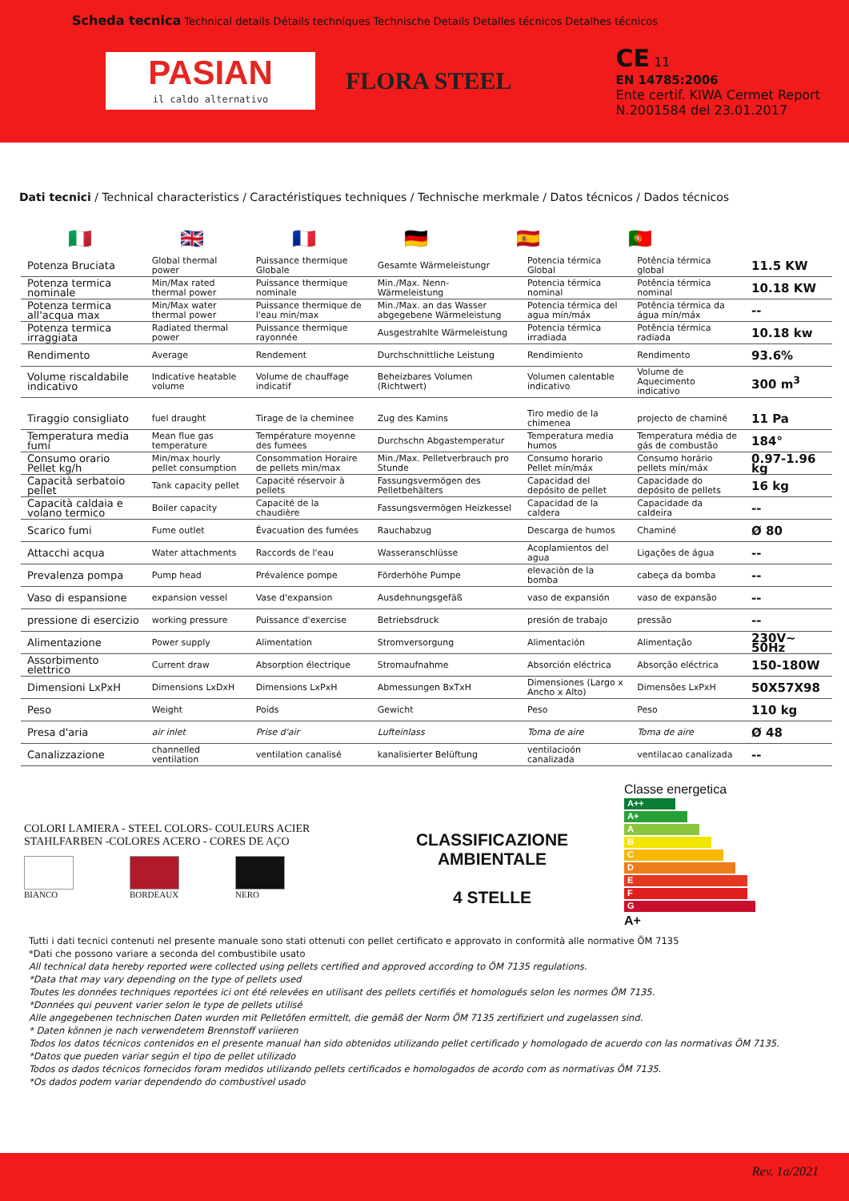Scheda tecnica Technical details Détails techniques Technische Details Detalles técnicos Detalhes técnicos
PASIAN
il caldo alternativo
FLORA STEEL
CE 11
EN 14785:2006
Ente certif. KIWA Cermet Report
N.2001584 del 23.01.2017
Dati tecnici / Technical characteristics / Caractéristiques techniques / Technische merkmale / Datos técnicos / Dados técnicos
🇮🇹 🇬🇧 🇫🇷 🇩🇪 🇪🇸 🇵🇹
| Potenza Bruciata | Global thermal power | Puissance thermique Globale | Gesamte Wärmeleistungr | Potencia térmica Global | Potência térmica global | 11.5 KW |
| Potenza termica nominale | Min/Max rated thermal power | Puissance thermique nominale | Min./Max. Nenn-Wärmeleistung | Potencia térmica nominal | Potência térmica nominal | 10.18 KW |
| Potenza termica all'acqua max | Min/Max water thermal power | Puissance thermique de l'eau min/max | Min./Max. an das Wasser abgegebene Wärmeleistung | Potencia térmica del agua mín/máx | Potência térmica da água mín/máx | -- |
| Potenza termica irraggiata | Radiated thermal power | Puissance thermique rayonnée | Ausgestrahlte Wärmeleistung | Potencia térmica irradiada | Potência térmica radiada | 10.18 kw |
| Rendimento | Average | Rendement | Durchschnittliche Leistung | Rendimiento | Rendimento | 93.6% |
| Volume riscaldabile indicativo | Indicative heatable volume | Volume de chauffage indicatif | Beheizbares Volumen (Richtwert) | Volumen calentable indicativo | Volume de Aquecimento indicativo | 300 m<sup>3</sup> |
| Tiraggio consigliato | fuel draught | Tirage de la cheminee | Zug des Kamins | Tiro medio de la chimenea | projecto de chaminé | 11 Pa |
| Temperatura media fumi | Mean flue gas temperature | Température moyenne des fumees | Durchschn Abgastemperatur | Temperatura media humos | Temperatura média de gás de combustão | 184° |
| Consumo orario Pellet kg/h | Min/max hourly pellet consumption | Consommation Horaire de pellets min/max | Min./Max. Pelletverbrauch pro Stunde | Consumo horario Pellet mín/máx | Consumo horário pellets mín/máx | 0.97-1.96 kg |
| Capacità serbatoio pellet | Tank capacity pellet | Capacité réservoir à pellets | Fassungsvermögen des Pelletbehälters | Capacidad del depósito de pellet | Capacidade do depósito de pellets | 16 kg |
| Capacità caldaia e volano termico | Boiler capacity | Capacité de la chaudière | Fassungsvermögen Heizkessel | Capacidad de la caldera | Capacidade da caldeira | -- |
| Scarico fumi | Fume outlet | Évacuation des fumées | Rauchabzug | Descarga de humos | Chaminé | Ø 80 |
| Attacchi acqua | Water attachments | Raccords de l'eau | Wasseranschlüsse | Acoplamientos del agua | Ligações de água | -- |
| Prevalenza pompa | Pump head | Prévalence pompe | Förderhöhe Pumpe | elevaciòn de la bomba | cabeça da bomba | -- |
| Vaso di espansione | expansion vessel | Vase d'expansion | Ausdehnungsgefäß | vaso de expansión | vaso de expansão | -- |
| pressione di esercizio | working pressure | Puissance d'exercise | Betriebsdruck | presión de trabajo | pressão | -- |
| Alimentazione | Power supply | Alimentation | Stromversorgung | Alimentación | Alimentação | 230V~ 50Hz |
| Assorbimento elettrico | Current draw | Absorption électrique | Stromaufnahme | Absorción eléctrica | Absorção eléctrica | 150-180W |
| Dimensioni LxPxH | Dimensions LxDxH | Dimensions LxPxH | Abmessungen BxTxH | Dimensiones (Largo x Ancho x Alto) | Dimensões LxPxH | 50X57X98 |
| Peso | Weight | Poids | Gewicht | Peso | Peso | 110 kg |
| Presa d'aria | air inlet | Prise d'air | Lufteinlass | Toma de aire | Toma de aire | Ø 48 |
| Canalizzazione | channelled ventilation | ventilation canalisé | kanalisierter Belüftung | ventilacioón canalizada | ventilacao canalizada | -- |
COLORI LAMIERA - STEEL COLORS- COULEURS ACIER
STAHLFARBEN -COLORES ACERO - CORES DE AÇO
BIANCO BORDEAUX NERO
CLASSIFICAZIONE
AMBIENTALE
4 STELLE
Classe energetica
A++
A+
A
B
C
D
E
F
G
A+
Tutti i dati tecnici contenuti nel presente manuale sono stati ottenuti con pellet certificato e approvato in conformità alle normative ÖM 7135
*Dati che possono variare a seconda del combustibile usato
All technical data hereby reported were collected using pellets certified and approved according to ÖM 7135 regulations.
*Data that may vary depending on the type of pellets used
Toutes les données techniques reportées ici ont été relevées en utilisant des pellets certifiés et homologués selon les normes ÖM 7135.
*Données qui peuvent varier selon le type de pellets utilisé
Alle angegebenen technischen Daten wurden mit Pelletöfen ermittelt, die gemäß der Norm ÖM 7135 zertifiziert und zugelassen sind.
* Daten können je nach verwendetem Brennstoff variieren
Todos los datos técnicos contenidos en el presente manual han sido obtenidos utilizando pellet certificado y homologado de acuerdo con las normativas ÖM 7135.
*Datos que pueden variar según el tipo de pellet utilizado
Todos os dados técnicos fornecidos foram medidos utilizando pellets certificados e homologados de acordo com as normativas ÖM 7135.
*Os dados podem variar dependendo do combustível usado
Rev. 1a/2021